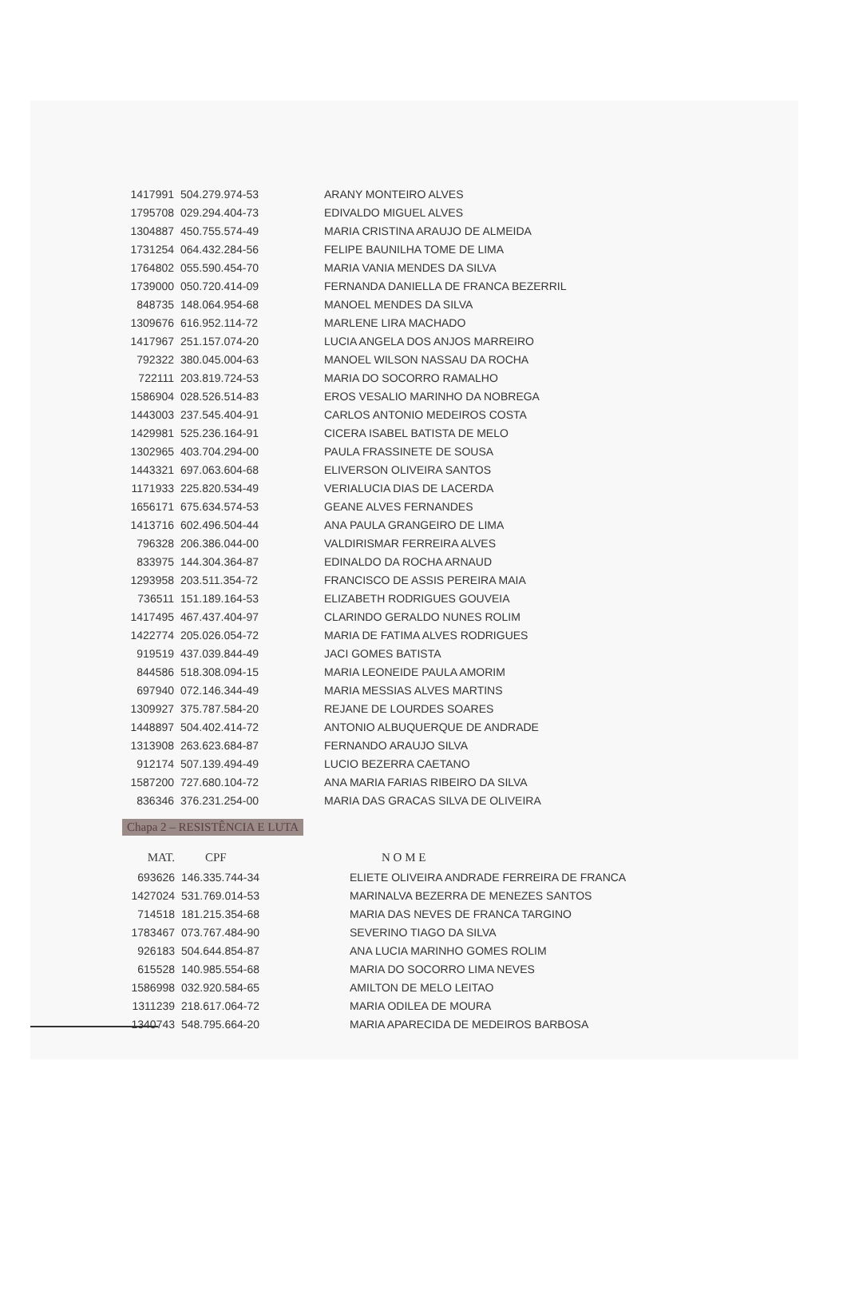| 1417991 | 504.279.974-53 | ARANY MONTEIRO ALVES |
| 1795708 | 029.294.404-73 | EDIVALDO MIGUEL ALVES |
| 1304887 | 450.755.574-49 | MARIA CRISTINA ARAUJO DE ALMEIDA |
| 1731254 | 064.432.284-56 | FELIPE BAUNILHA TOME DE LIMA |
| 1764802 | 055.590.454-70 | MARIA VANIA MENDES DA SILVA |
| 1739000 | 050.720.414-09 | FERNANDA DANIELLA DE FRANCA BEZERRIL |
| 848735 | 148.064.954-68 | MANOEL MENDES DA SILVA |
| 1309676 | 616.952.114-72 | MARLENE LIRA MACHADO |
| 1417967 | 251.157.074-20 | LUCIA ANGELA DOS ANJOS MARREIRO |
| 792322 | 380.045.004-63 | MANOEL WILSON NASSAU DA ROCHA |
| 722111 | 203.819.724-53 | MARIA DO SOCORRO RAMALHO |
| 1586904 | 028.526.514-83 | EROS VESALIO MARINHO DA NOBREGA |
| 1443003 | 237.545.404-91 | CARLOS ANTONIO MEDEIROS COSTA |
| 1429981 | 525.236.164-91 | CICERA ISABEL BATISTA DE MELO |
| 1302965 | 403.704.294-00 | PAULA FRASSINETE DE SOUSA |
| 1443321 | 697.063.604-68 | ELIVERSON OLIVEIRA SANTOS |
| 1171933 | 225.820.534-49 | VERIALUCIA DIAS DE LACERDA |
| 1656171 | 675.634.574-53 | GEANE ALVES FERNANDES |
| 1413716 | 602.496.504-44 | ANA PAULA GRANGEIRO DE LIMA |
| 796328 | 206.386.044-00 | VALDIRISMAR FERREIRA ALVES |
| 833975 | 144.304.364-87 | EDINALDO DA ROCHA ARNAUD |
| 1293958 | 203.511.354-72 | FRANCISCO DE ASSIS PEREIRA MAIA |
| 736511 | 151.189.164-53 | ELIZABETH RODRIGUES GOUVEIA |
| 1417495 | 467.437.404-97 | CLARINDO GERALDO NUNES ROLIM |
| 1422774 | 205.026.054-72 | MARIA DE FATIMA ALVES RODRIGUES |
| 919519 | 437.039.844-49 | JACI GOMES BATISTA |
| 844586 | 518.308.094-15 | MARIA LEONEIDE PAULA AMORIM |
| 697940 | 072.146.344-49 | MARIA MESSIAS ALVES MARTINS |
| 1309927 | 375.787.584-20 | REJANE DE LOURDES SOARES |
| 1448897 | 504.402.414-72 | ANTONIO ALBUQUERQUE DE ANDRADE |
| 1313908 | 263.623.684-87 | FERNANDO ARAUJO SILVA |
| 912174 | 507.139.494-49 | LUCIO BEZERRA CAETANO |
| 1587200 | 727.680.104-72 | ANA MARIA FARIAS RIBEIRO DA SILVA |
| 836346 | 376.231.254-00 | MARIA DAS GRACAS SILVA DE OLIVEIRA |
Chapa 2 – RESISTÊNCIA E LUTA
| MAT. | CPF | N O M E |
| --- | --- | --- |
| 693626 | 146.335.744-34 | ELIETE OLIVEIRA ANDRADE FERREIRA DE FRANCA |
| 1427024 | 531.769.014-53 | MARINALVA BEZERRA DE MENEZES SANTOS |
| 714518 | 181.215.354-68 | MARIA DAS NEVES DE FRANCA TARGINO |
| 1783467 | 073.767.484-90 | SEVERINO TIAGO DA SILVA |
| 926183 | 504.644.854-87 | ANA LUCIA MARINHO GOMES ROLIM |
| 615528 | 140.985.554-68 | MARIA DO SOCORRO LIMA NEVES |
| 1586998 | 032.920.584-65 | AMILTON DE MELO LEITAO |
| 1311239 | 218.617.064-72 | MARIA ODILEA DE MOURA |
| 1340743 | 548.795.664-20 | MARIA APARECIDA DE MEDEIROS BARBOSA |